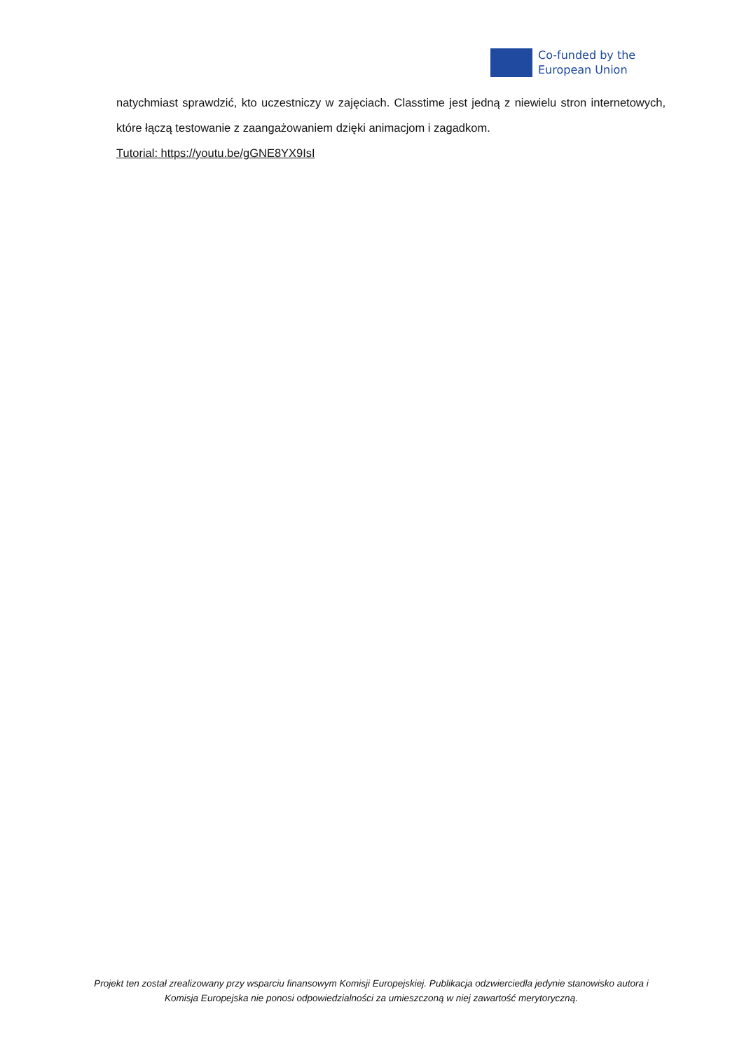Co-funded by the
European Union
natychmiast sprawdzić, kto uczestniczy w zajęciach. Classtime jest jedną z niewielu stron internetowych, które łączą testowanie z zaangażowaniem dzięki animacjom i zagadkom.
Tutorial: https://youtu.be/gGNE8YX9IsI
Projekt ten został zrealizowany przy wsparciu finansowym Komisji Europejskiej. Publikacja odzwierciedla jedynie stanowisko autora i Komisja Europejska nie ponosi odpowiedzialności za umieszczoną w niej zawartość merytoryczną.